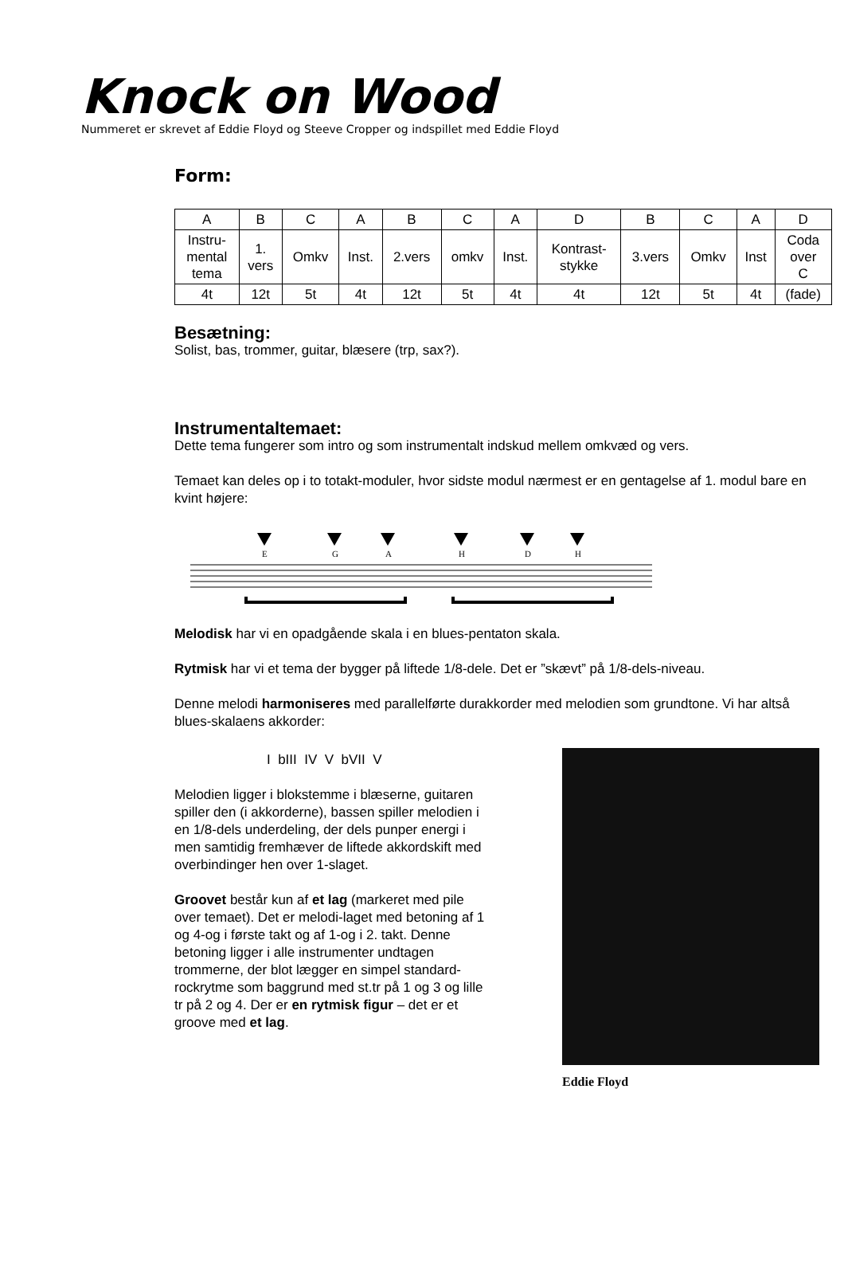Knock on Wood
Nummeret er skrevet af Eddie Floyd og Steeve Cropper og indspillet med Eddie Floyd
Form:
| A | B | C | A | B | C | A | D | B | C | A | D |
| Instru- mental tema | 1. vers | Omkv | Inst. | 2.vers | omkv | Inst. | Kontrast- stykke | 3.vers | Omkv | Inst | Coda over C |
| 4t | 12t | 5t | 4t | 12t | 5t | 4t | 4t | 12t | 5t | 4t | (fade) |
Besætning:
Solist, bas, trommer, guitar, blæsere (trp, sax?).
Instrumentaltemaet:
Dette tema fungerer som intro og som instrumentalt indskud mellem omkvæd og vers.
Temaet kan deles op i to totakt-moduler, hvor sidste modul nærmest er en gentagelse af 1. modul bare en kvint højere:
E
G
A
H
D
H
Melodisk har vi en opadgående skala i en blues-pentaton skala.
Rytmisk har vi et tema der bygger på liftede 1/8-dele. Det er ”skævt” på 1/8-dels-niveau.
Denne melodi harmoniseres med parallelførte durakkorder med melodien som grundtone. Vi har altså blues-skalaens akkorder:
I bIII IV V bVII V
Melodien ligger i blokstemme i blæserne, guitaren spiller den (i akkorderne), bassen spiller melodien i en 1/8-dels underdeling, der dels punper energi i men samtidig fremhæver de liftede akkordskift med overbindinger hen over 1-slaget.
Groovet består kun af et lag (markeret med pile over temaet). Det er melodi-laget med betoning af 1 og 4-og i første takt og af 1-og i 2. takt. Denne betoning ligger i alle instrumenter undtagen trommerne, der blot lægger en simpel standard-rockrytme som baggrund med st.tr på 1 og 3 og lille tr på 2 og 4. Der er en rytmisk figur – det er et groove med et lag.
Eddie Floyd